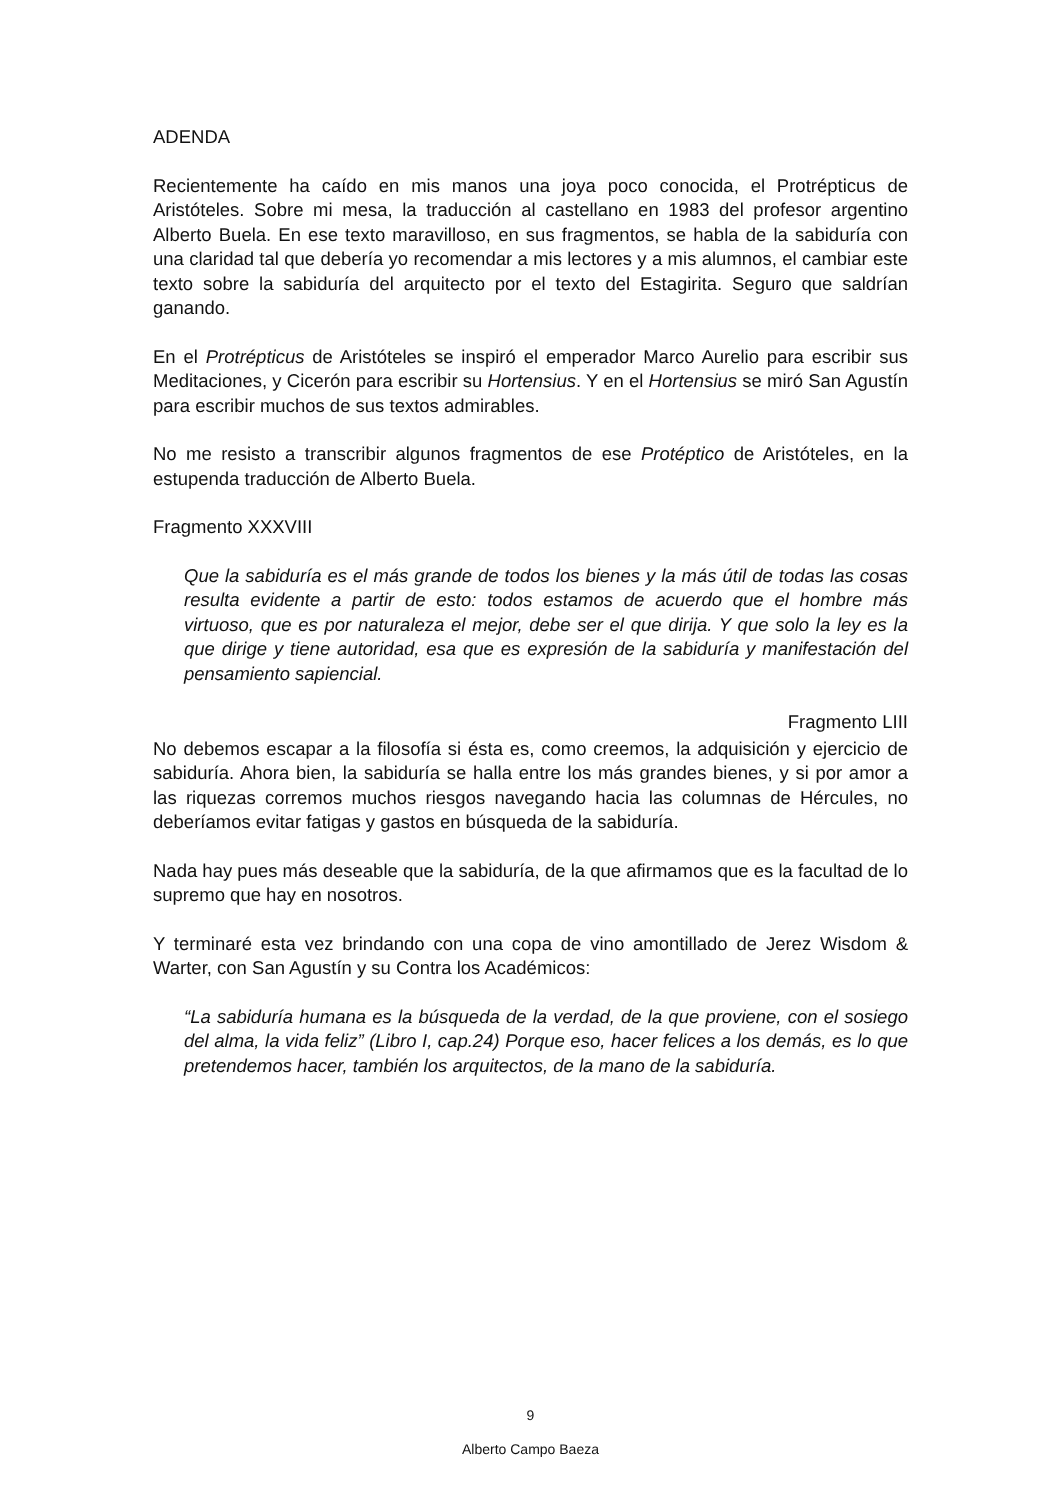ADENDA
Recientemente ha caído en mis manos una joya poco conocida, el Protrépticus de Aristóteles. Sobre mi mesa, la traducción al castellano en 1983 del profesor argentino Alberto Buela. En ese texto maravilloso, en sus fragmentos, se habla de la sabiduría con una claridad tal que debería yo recomendar a mis lectores y a mis alumnos, el cambiar este texto sobre la sabiduría del arquitecto por el texto del Estagirita. Seguro que saldrían ganando.
En el Protrépticus de Aristóteles se inspiró el emperador Marco Aurelio para escribir sus Meditaciones, y Cicerón para escribir su Hortensius. Y en el Hortensius se miró San Agustín para escribir muchos de sus textos admirables.
No me resisto a transcribir algunos fragmentos de ese Protéptico de Aristóteles, en la estupenda traducción de Alberto Buela.
Fragmento XXXVIII
Que la sabiduría es el más grande de todos los bienes y la más útil de todas las cosas resulta evidente a partir de esto: todos estamos de acuerdo que el hombre más virtuoso, que es por naturaleza el mejor, debe ser el que dirija. Y que solo la ley es la que dirige y tiene autoridad, esa que es expresión de la sabiduría y manifestación del pensamiento sapiencial.
Fragmento LIII
No debemos escapar a la filosofía si ésta es, como creemos, la adquisición y ejercicio de sabiduría. Ahora bien, la sabiduría se halla entre los más grandes bienes, y si por amor a las riquezas corremos muchos riesgos navegando hacia las columnas de Hércules, no deberíamos evitar fatigas y gastos en búsqueda de la sabiduría.
Nada hay pues más deseable que la sabiduría, de la que afirmamos que es la facultad de lo supremo que hay en nosotros.
Y terminaré esta vez brindando con una copa de vino amontillado de Jerez Wisdom & Warter, con San Agustín y su Contra los Académicos:
“La sabiduría humana es la búsqueda de la verdad, de la que proviene, con el sosiego del alma, la vida feliz” (Libro I, cap.24) Porque eso, hacer felices a los demás, es lo que pretendemos hacer, también los arquitectos, de la mano de la sabiduría.
9
Alberto Campo Baeza